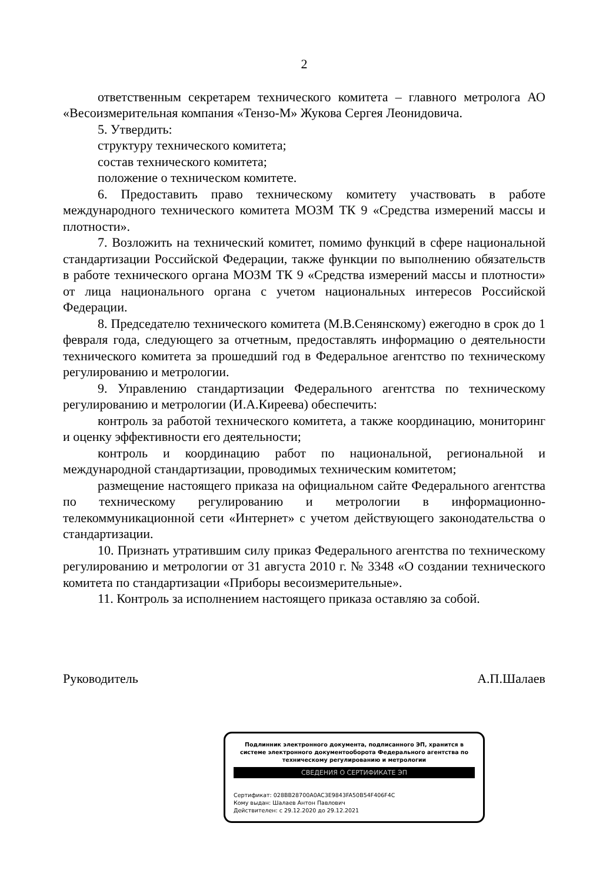2
ответственным секретарем технического комитета – главного метролога АО «Весоизмерительная компания «Тензо-М» Жукова Сергея Леонидовича.
5. Утвердить:
структуру технического комитета;
состав технического комитета;
положение о техническом комитете.
6. Предоставить право техническому комитету участвовать в работе международного технического комитета МОЗМ ТК 9 «Средства измерений массы и плотности».
7. Возложить на технический комитет, помимо функций в сфере национальной стандартизации Российской Федерации, также функции по выполнению обязательств в работе технического органа МОЗМ ТК 9 «Средства измерений массы и плотности» от лица национального органа с учетом национальных интересов Российской Федерации.
8. Председателю технического комитета (М.В.Сенянскому) ежегодно в срок до 1 февраля года, следующего за отчетным, предоставлять информацию о деятельности технического комитета за прошедший год в Федеральное агентство по техническому регулированию и метрологии.
9. Управлению стандартизации Федерального агентства по техническому регулированию и метрологии (И.А.Киреева) обеспечить:
контроль за работой технического комитета, а также координацию, мониторинг и оценку эффективности его деятельности;
контроль и координацию работ по национальной, региональной и международной стандартизации, проводимых техническим комитетом;
размещение настоящего приказа на официальном сайте Федерального агентства по техническому регулированию и метрологии в информационно-телекоммуникационной сети «Интернет» с учетом действующего законодательства о стандартизации.
10. Признать утратившим силу приказ Федерального агентства по техническому регулированию и метрологии от 31 августа 2010 г. № 3348 «О создании технического комитета по стандартизации «Приборы весоизмерительные».
11. Контроль за исполнением настоящего приказа оставляю за собой.
Руководитель А.П.Шалаев
Подлинник электронного документа, подписанного ЭП, хранится в системе электронного документооборота Федерального агентства по техническому регулированию и метрологии
СВЕДЕНИЯ О СЕРТИФИКАТЕ ЭП
Сертификат: 028BB28700A0AC3E9843FA50B54F406F4C
Кому выдан: Шалаев Антон Павлович
Действителен: с 29.12.2020 до 29.12.2021